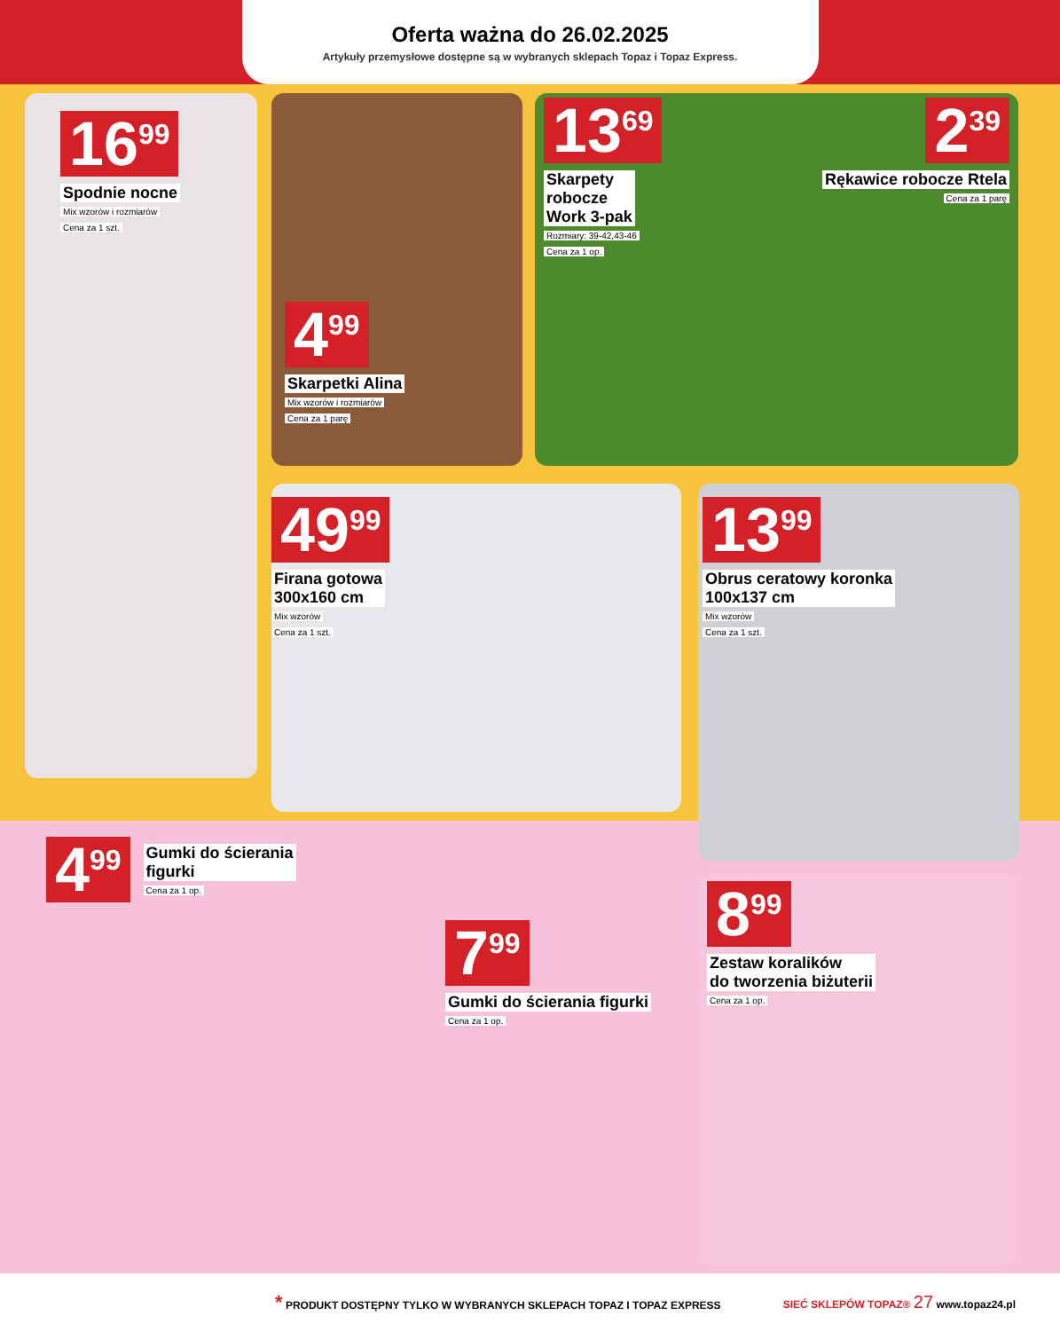Oferta ważna do 26.02.2025
Artykuły przemysłowe dostępne są w wybranych sklepach Topaz i Topaz Express.
16<sup>99</sup>
Spodnie nocne
Mix wzorów i rozmiarów
Cena za 1 szt.
4<sup>99</sup>
Skarpetki Alina
Mix wzorów i rozmiarów
Cena za 1 parę
13<sup>69</sup>
Skarpety
robocze
Work 3-pak
Rozmiary: 39-42,43-46
Cena za 1 op.
2<sup>39</sup>
Rękawice robocze Rtela
Cena za 1 parę
49<sup>99</sup>
Firana gotowa
300x160 cm
Mix wzorów
Cena za 1 szt.
13<sup>99</sup>
Obrus ceratowy koronka
100x137 cm
Mix wzorów
Cena za 1 szt.
4<sup>99</sup>
Gumki do ścierania
figurki
Cena za 1 op.
7<sup>99</sup>
Gumki do ścierania figurki
Cena za 1 op.
8<sup>99</sup>
Zestaw koralików
do tworzenia biżuterii
Cena za 1 op.
* PRODUKT DOSTĘPNY TYLKO W WYBRANYCH SKLEPACH TOPAZ I TOPAZ EXPRESS SIEĆ SKLEPÓW TOPAZ® 27 www.topaz24.pl